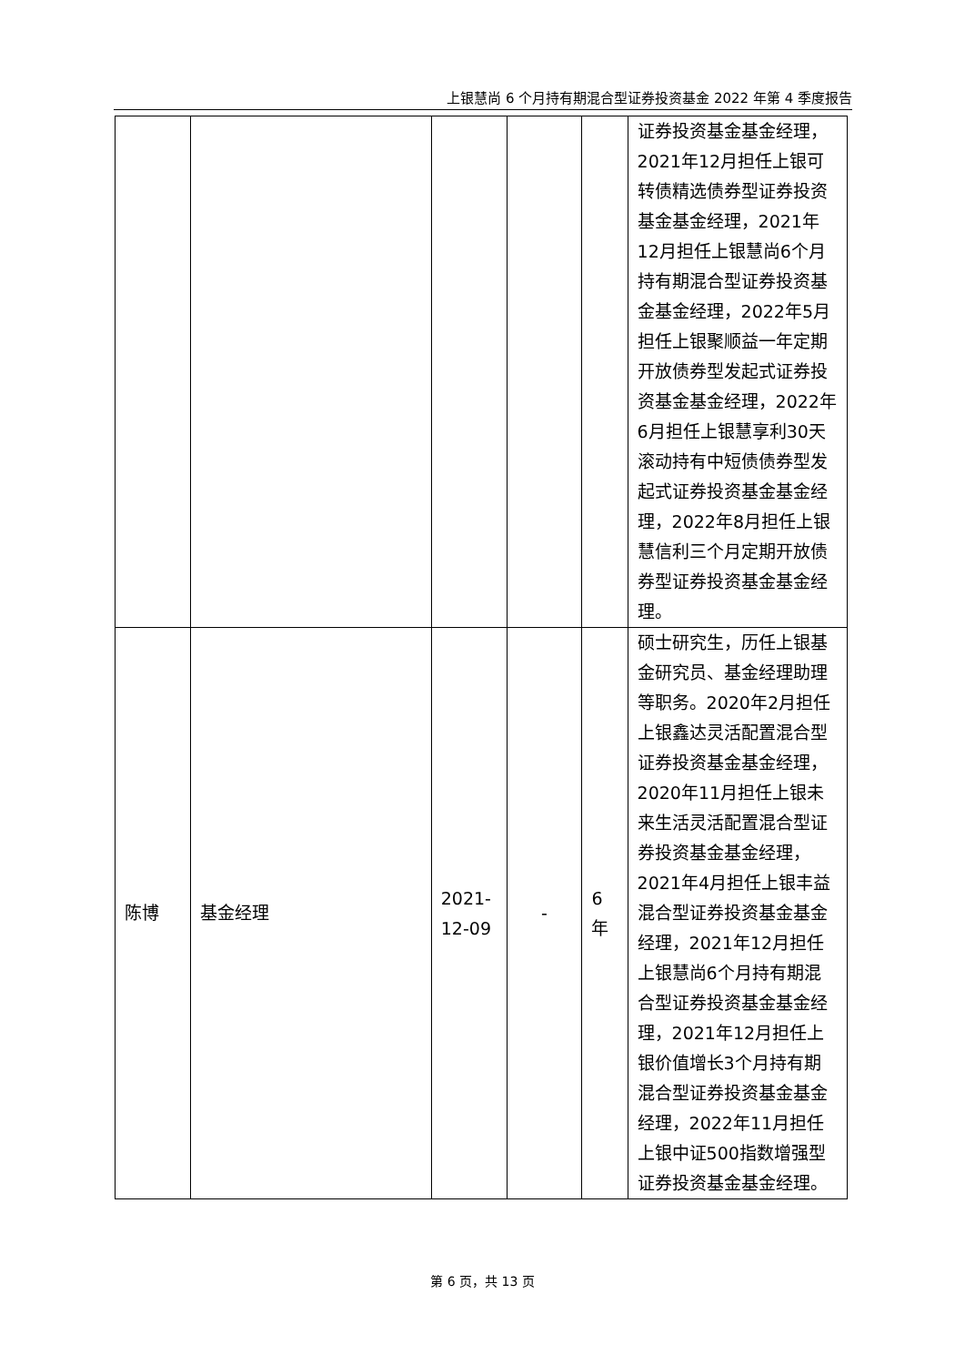上银慧尚 6 个月持有期混合型证券投资基金 2022 年第 4 季度报告
| | | | | | 证券投资基金基金经理，2021年12月担任上银可转债精选债券型证券投资基金基金经理，2021年12月担任上银慧尚6个月持有期混合型证券投资基金基金经理，2022年5月担任上银聚顺益一年定期开放债券型发起式证券投资基金基金经理，2022年6月担任上银慧享利30天滚动持有中短债债券型发起式证券投资基金基金经理，2022年8月担任上银慧信利三个月定期开放债券型证券投资基金基金经理。 |
| 陈博 | 基金经理 | 2021-12-09 | - | 6年 | 硕士研究生，历任上银基金研究员、基金经理助理等职务。2020年2月担任上银鑫达灵活配置混合型证券投资基金基金经理，2020年11月担任上银未来生活灵活配置混合型证券投资基金基金经理，2021年4月担任上银丰益混合型证券投资基金基金经理，2021年12月担任上银慧尚6个月持有期混合型证券投资基金基金经理，2021年12月担任上银价值增长3个月持有期混合型证券投资基金基金经理，2022年11月担任上银中证500指数增强型证券投资基金基金经理。 |
第 6 页，共 13 页